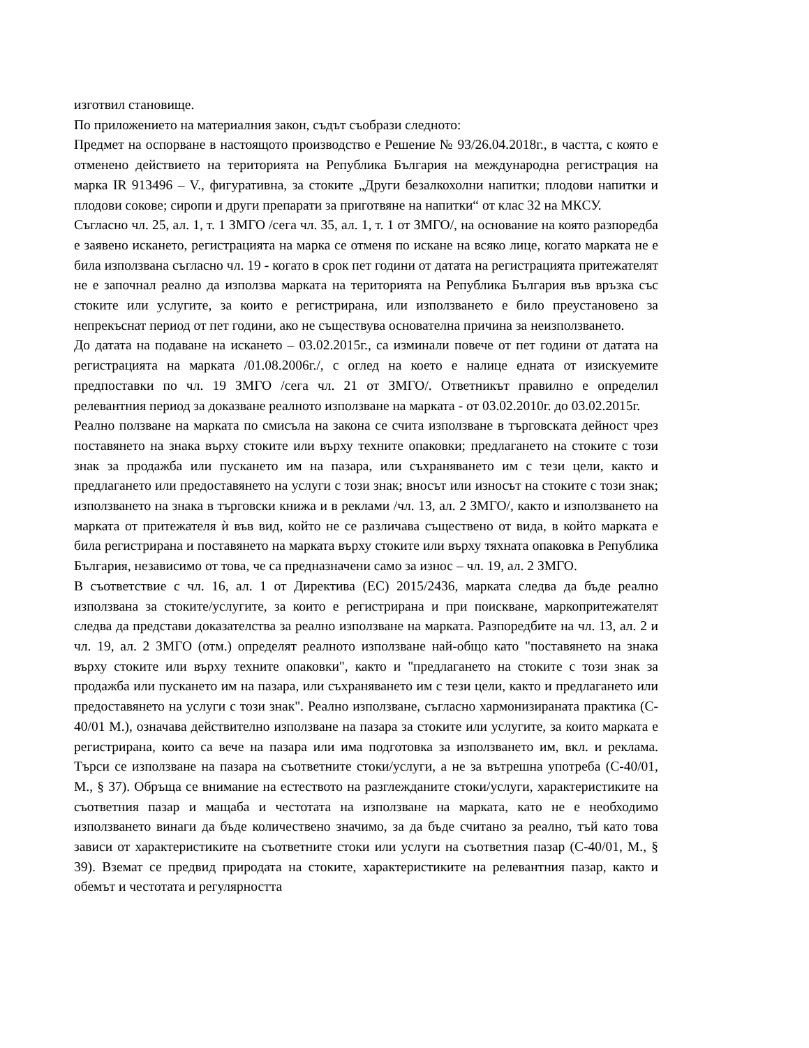изготвил становище.
По приложението на материалния закон, съдът съобрази следното:
Предмет на оспорване в настоящото производство е Решение № 93/26.04.2018г., в частта, с която е отменено действието на територията на Република България на международна регистрация на марка IR 913496 – V., фигуративна, за стоките „Други безалкохолни напитки; плодови напитки и плодови сокове; сиропи и други препарати за приготвяне на напитки“ от клас 32 на МКСУ.
Съгласно чл. 25, ал. 1, т. 1 ЗМГО /сега чл. 35, ал. 1, т. 1 от ЗМГО/, на основание на която разпоредба е заявено искането, регистрацията на марка се отменя по искане на всяко лице, когато марката не е била използвана съгласно чл. 19 - когато в срок пет години от датата на регистрацията притежателят не е започнал реално да използва марката на територията на Република България във връзка със стоките или услугите, за които е регистрирана, или използването е било преустановено за непрекъснат период от пет години, ако не съществува основателна причина за неизползването.
До датата на подаване на искането – 03.02.2015г., са изминали повече от пет години от датата на регистрацията на марката /01.08.2006г./, с оглед на което е налице едната от изискуемите предпоставки по чл. 19 ЗМГО /сега чл. 21 от ЗМГО/. Ответникът правилно е определил релевантния период за доказване реалното използване на марката - от 03.02.2010г. до 03.02.2015г.
Реално ползване на марката по смисъла на закона се счита използване в търговската дейност чрез поставянето на знака върху стоките или върху техните опаковки; предлагането на стоките с този знак за продажба или пускането им на пазара, или съхраняването им с тези цели, както и предлагането или предоставянето на услуги с този знак; вносът или износът на стоките с този знак; използването на знака в търговски книжа и в реклами /чл. 13, ал. 2 ЗМГО/, както и използването на марката от притежателя ѝ във вид, който не се различава съществено от вида, в който марката е била регистрирана и поставянето на марката върху стоките или върху тяхната опаковка в Република България, независимо от това, че са предназначени само за износ – чл. 19, ал. 2 ЗМГО.
В съответствие с чл. 16, ал. 1 от Директива (ЕС) 2015/2436, марката следва да бъде реално използвана за стоките/услугите, за които е регистрирана и при поискване, маркопритежателят следва да представи доказателства за реално използване на марката. Разпоредбите на чл. 13, ал. 2 и чл. 19, ал. 2 ЗМГО (отм.) определят реалното използване най-общо като "поставянето на знака върху стоките или върху техните опаковки", както и "предлагането на стоките с този знак за продажба или пускането им на пазара, или съхраняването им с тези цели, както и предлагането или предоставянето на услуги с този знак". Реално използване, съгласно хармонизираната практика (C-40/01 M.), означава действително използване на пазара за стоките или услугите, за които марката е регистрирана, които са вече на пазара или има подготовка за използването им, вкл. и реклама. Търси се използване на пазара на съответните стоки/услуги, а не за вътрешна употреба (C-40/01, M., § 37). Обръща се внимание на естеството на разглежданите стоки/услуги, характеристиките на съответния пазар и мащаба и честотата на използване на марката, като не е необходимо използването винаги да бъде количествено значимо, за да бъде считано за реално, тъй като това зависи от характеристиките на съответните стоки или услуги на съответния пазар (C-40/01, M., § 39). Вземат се предвид природата на стоките, характеристиките на релевантния пазар, както и обемът и честотата и регулярността